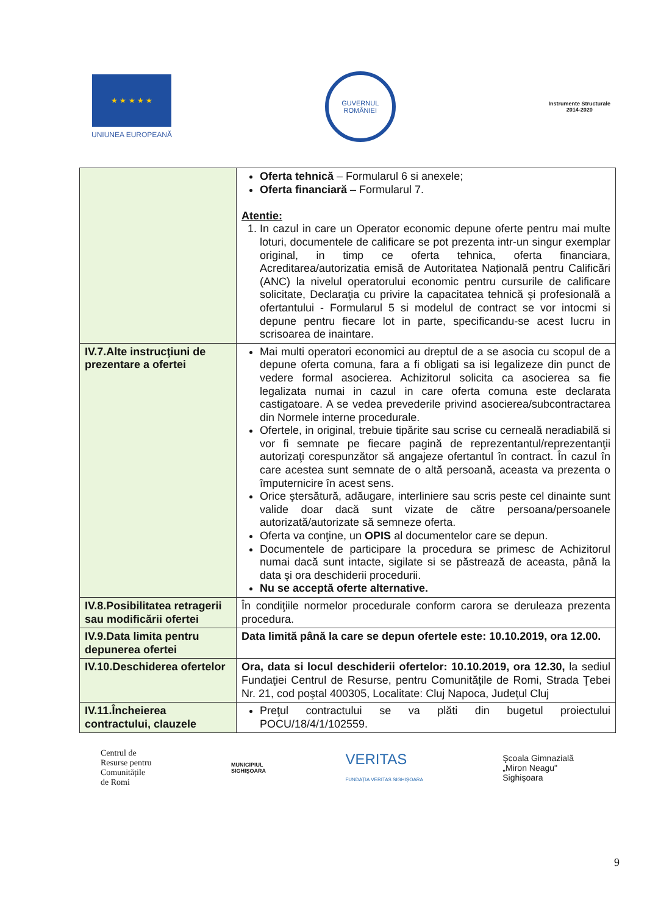★ ★ ★ ★ ★
UNIUNEA EUROPEANĂ
GUVERNUL
ROMÂNIEI
Instrumente Structurale
2014-2020
| | Oferta tehnică – Formularul 6 si anexele; Oferta financiară – Formularul 7. Atentie: 1. In cazul in care un Operator economic depune oferte pentru mai multe loturi, documentele de calificare se pot prezenta intr-un singur exemplar original, in timp ce oferta tehnica, oferta financiara, Acreditarea/autorizatia emisă de Autoritatea Națională pentru Calificări (ANC) la nivelul operatorului economic pentru cursurile de calificare solicitate, Declaraţia cu privire la capacitatea tehnică şi profesională a ofertantului - Formularul 5 si modelul de contract se vor intocmi si depune pentru fiecare lot in parte, specificandu-se acest lucru in scrisoarea de inaintare. |
| IV.7.Alte instrucţiuni de prezentare a ofertei | Mai multi operatori economici au dreptul de a se asocia cu scopul de a depune oferta comuna, fara a fi obligati sa isi legalizeze din punct de vedere formal asocierea. Achizitorul solicita ca asocierea sa fie legalizata numai in cazul in care oferta comuna este declarata castigatoare. A se vedea prevederile privind asocierea/subcontractarea din Normele interne procedurale. Ofertele, in original, trebuie tipărite sau scrise cu cerneală neradiabilă si vor fi semnate pe fiecare pagină de reprezentantul/reprezentanţii autorizaţi corespunzător să angajeze ofertantul în contract. În cazul în care acestea sunt semnate de o altă persoană, aceasta va prezenta o împuternicire în acest sens. Orice ştersătură, adăugare, interliniere sau scris peste cel dinainte sunt valide doar dacă sunt vizate de către persoana/persoanele autorizată/autorizate să semneze oferta. Oferta va conţine, un OPIS al documentelor care se depun. Documentele de participare la procedura se primesc de Achizitorul numai dacă sunt intacte, sigilate si se păstrează de aceasta, până la data şi ora deschiderii procedurii. Nu se acceptă oferte alternative. |
| IV.8.Posibilitatea retragerii sau modificării ofertei | În condiţiile normelor procedurale conform carora se deruleaza prezenta procedura. |
| IV.9.Data limita pentru depunerea ofertei | Data limită până la care se depun ofertele este: 10.10.2019, ora 12.00. |
| IV.10.Deschiderea ofertelor | Ora, data si locul deschiderii ofertelor: 10.10.2019, ora 12.30, la sediul Fundaţiei Centrul de Resurse, pentru Comunităţile de Romi, Strada Ţebei Nr. 21, cod poştal 400305, Localitate: Cluj Napoca, Judeţul Cluj |
| IV.11.Încheierea contractului, clauzele | Preţul contractului se va plăti din bugetul proiectului POCU/18/4/1/102559. |
Centrul de
Resurse pentru
Comunitățile
de Romi
MUNICIPIUL
SIGHIŞOARA
VERITAS
FUNDAȚIA VERITAS SIGHIȘOARA
Şcoala Gimnazială
„Miron Neagu"
Sighişoara
9